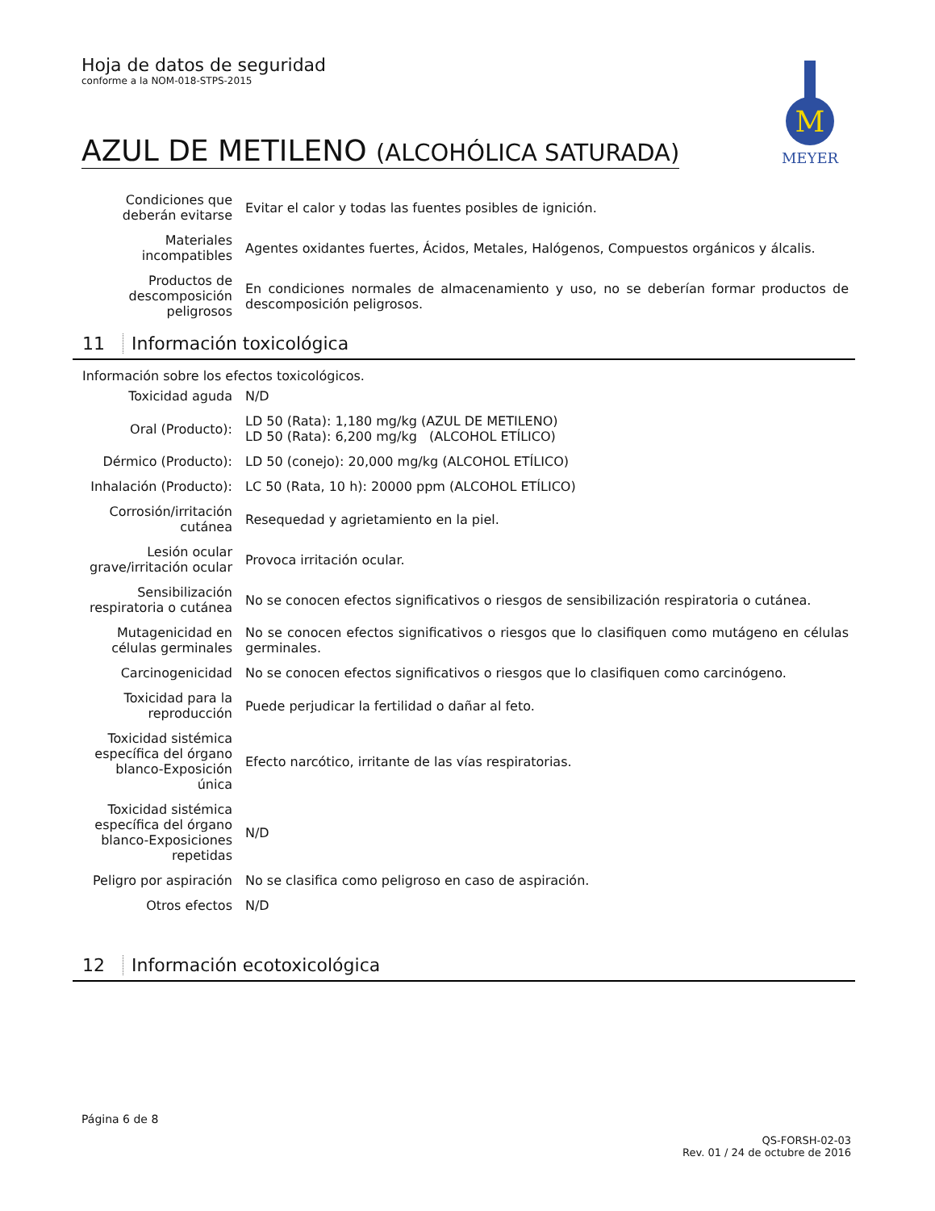Hoja de datos de seguridad
conforme a la NOM-018-STPS-2015
M
MEYER
AZUL DE METILENO (ALCOHÓLICA SATURADA)
| Condiciones que deberán evitarse | Evitar el calor y todas las fuentes posibles de ignición. |
| Materiales incompatibles | Agentes oxidantes fuertes, Ácidos, Metales, Halógenos, Compuestos orgánicos y álcalis. |
| Productos de descomposición peligrosos | En condiciones normales de almacenamiento y uso, no se deberían formar productos de descomposición peligrosos. |
11 Información toxicológica
Información sobre los efectos toxicológicos.
| Toxicidad aguda | N/D |
| Oral (Producto): | LD 50 (Rata): 1,180 mg/kg (AZUL DE METILENO) LD 50 (Rata): 6,200 mg/kg (ALCOHOL ETÍLICO) |
| Dérmico (Producto): | LD 50 (conejo): 20,000 mg/kg (ALCOHOL ETÍLICO) |
| Inhalación (Producto): | LC 50 (Rata, 10 h): 20000 ppm (ALCOHOL ETÍLICO) |
| Corrosión/irritación cutánea | Resequedad y agrietamiento en la piel. |
| Lesión ocular grave/irritación ocular | Provoca irritación ocular. |
| Sensibilización respiratoria o cutánea | No se conocen efectos significativos o riesgos de sensibilización respiratoria o cutánea. |
| Mutagenicidad en células germinales | No se conocen efectos significativos o riesgos que lo clasifiquen como mutágeno en células germinales. |
| Carcinogenicidad | No se conocen efectos significativos o riesgos que lo clasifiquen como carcinógeno. |
| Toxicidad para la reproducción | Puede perjudicar la fertilidad o dañar al feto. |
| Toxicidad sistémica específica del órgano blanco-Exposición única | Efecto narcótico, irritante de las vías respiratorias. |
| Toxicidad sistémica específica del órgano blanco-Exposiciones repetidas | N/D |
| Peligro por aspiración | No se clasifica como peligroso en caso de aspiración. |
| Otros efectos | N/D |
12 Información ecotoxicológica
Página 6 de 8
QS-FORSH-02-03
Rev. 01 / 24 de octubre de 2016